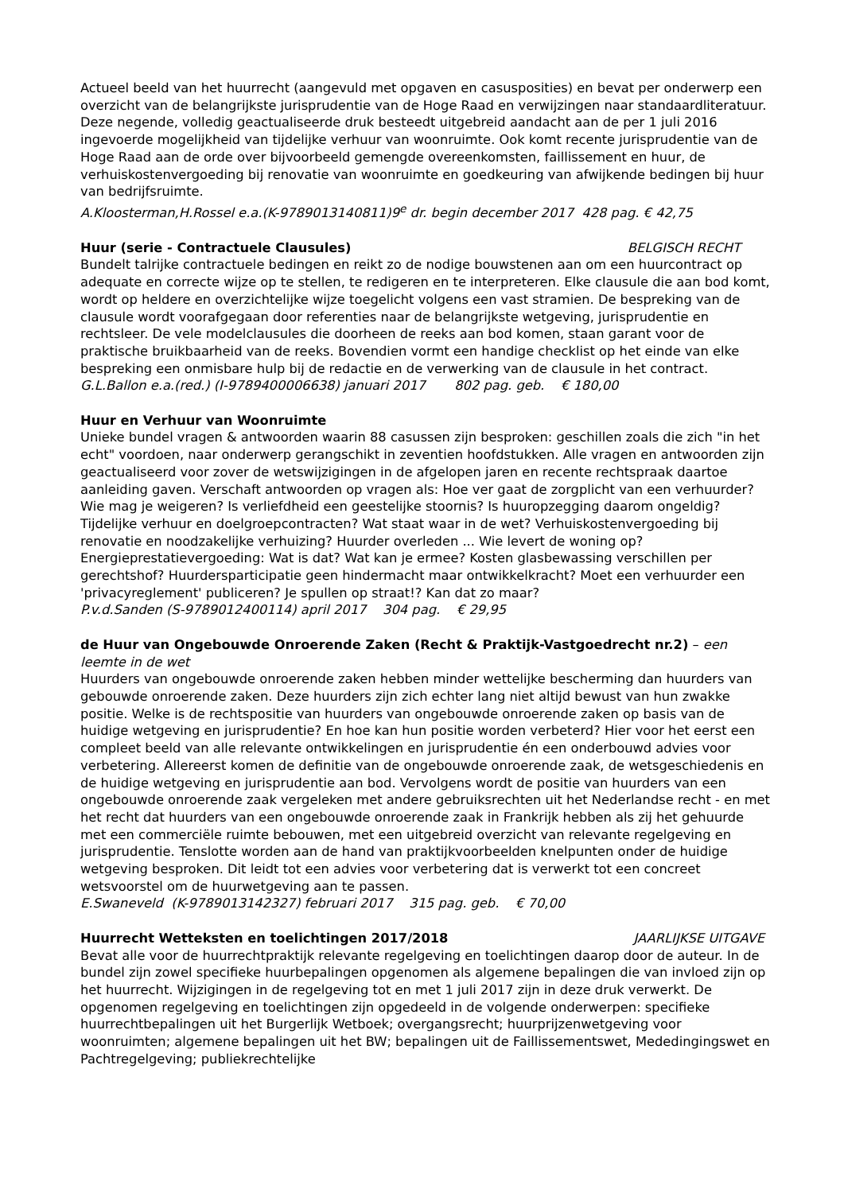Actueel beeld van het huurrecht (aangevuld met opgaven en casusposities) en bevat per onderwerp een overzicht van de belangrijkste jurisprudentie van de Hoge Raad en verwijzingen naar standaardliteratuur. Deze negende, volledig geactualiseerde druk besteedt uitgebreid aandacht aan de per 1 juli 2016 ingevoerde mogelijkheid van tijdelijke verhuur van woonruimte. Ook komt recente jurisprudentie van de Hoge Raad aan de orde over bijvoorbeeld gemengde overeenkomsten, faillissement en huur, de verhuiskostenvergoeding bij renovatie van woonruimte en goedkeuring van afwijkende bedingen bij huur van bedrijfsruimte.
A.Kloosterman,H.Rossel e.a.(K-9789013140811)9<sup>e</sup> dr. begin december 2017 428 pag. € 42,75
Huur (serie - Contractuele Clausules) BELGISCH RECHT
Bundelt talrijke contractuele bedingen en reikt zo de nodige bouwstenen aan om een huurcontract op adequate en correcte wijze op te stellen, te redigeren en te interpreteren. Elke clausule die aan bod komt, wordt op heldere en overzichtelijke wijze toegelicht volgens een vast stramien. De bespreking van de clausule wordt voorafgegaan door referenties naar de belangrijkste wetgeving, jurisprudentie en rechtsleer. De vele modelclausules die doorheen de reeks aan bod komen, staan garant voor de praktische bruikbaarheid van de reeks. Bovendien vormt een handige checklist op het einde van elke bespreking een onmisbare hulp bij de redactie en de verwerking van de clausule in het contract.
G.L.Ballon e.a.(red.) (I-9789400006638) januari 2017 802 pag. geb. € 180,00
Huur en Verhuur van Woonruimte
Unieke bundel vragen & antwoorden waarin 88 casussen zijn besproken: geschillen zoals die zich "in het echt" voordoen, naar onderwerp gerangschikt in zeventien hoofdstukken. Alle vragen en antwoorden zijn geactualiseerd voor zover de wetswijzigingen in de afgelopen jaren en recente rechtspraak daartoe aanleiding gaven. Verschaft antwoorden op vragen als: Hoe ver gaat de zorgplicht van een verhuurder? Wie mag je weigeren? Is verliefdheid een geestelijke stoornis? Is huuropzegging daarom ongeldig? Tijdelijke verhuur en doelgroepcontracten? Wat staat waar in de wet? Verhuiskostenvergoeding bij renovatie en noodzakelijke verhuizing? Huurder overleden ... Wie levert de woning op? Energieprestatievergoeding: Wat is dat? Wat kan je ermee? Kosten glasbewassing verschillen per gerechtshof? Huurdersparticipatie geen hindermacht maar ontwikkelkracht? Moet een verhuurder een 'privacyreglement' publiceren? Je spullen op straat!? Kan dat zo maar?
P.v.d.Sanden (S-9789012400114) april 2017 304 pag. € 29,95
de Huur van Ongebouwde Onroerende Zaken (Recht & Praktijk-Vastgoedrecht nr.2) – een leemte in de wet
Huurders van ongebouwde onroerende zaken hebben minder wettelijke bescherming dan huurders van gebouwde onroerende zaken. Deze huurders zijn zich echter lang niet altijd bewust van hun zwakke positie. Welke is de rechtspositie van huurders van ongebouwde onroerende zaken op basis van de huidige wetgeving en jurisprudentie? En hoe kan hun positie worden verbeterd? Hier voor het eerst een compleet beeld van alle relevante ontwikkelingen en jurisprudentie én een onderbouwd advies voor verbetering. Allereerst komen de definitie van de ongebouwde onroerende zaak, de wetsgeschiedenis en de huidige wetgeving en jurisprudentie aan bod. Vervolgens wordt de positie van huurders van een ongebouwde onroerende zaak vergeleken met andere gebruiksrechten uit het Nederlandse recht - en met het recht dat huurders van een ongebouwde onroerende zaak in Frankrijk hebben als zij het gehuurde met een commerciële ruimte bebouwen, met een uitgebreid overzicht van relevante regelgeving en jurisprudentie. Tenslotte worden aan de hand van praktijkvoorbeelden knelpunten onder de huidige wetgeving besproken. Dit leidt tot een advies voor verbetering dat is verwerkt tot een concreet wetsvoorstel om de huurwetgeving aan te passen.
E.Swaneveld (K-9789013142327) februari 2017 315 pag. geb. € 70,00
Huurrecht Wetteksten en toelichtingen 2017/2018 JAARLIJKSE UITGAVE
Bevat alle voor de huurrechtpraktijk relevante regelgeving en toelichtingen daarop door de auteur. In de bundel zijn zowel specifieke huurbepalingen opgenomen als algemene bepalingen die van invloed zijn op het huurrecht. Wijzigingen in de regelgeving tot en met 1 juli 2017 zijn in deze druk verwerkt. De opgenomen regelgeving en toelichtingen zijn opgedeeld in de volgende onderwerpen: specifieke huurrechtbepalingen uit het Burgerlijk Wetboek; overgangsrecht; huurprijzenwetgeving voor woonruimten; algemene bepalingen uit het BW; bepalingen uit de Faillissementswet, Mededingingswet en Pachtregelgeving; publiekrechtelijke